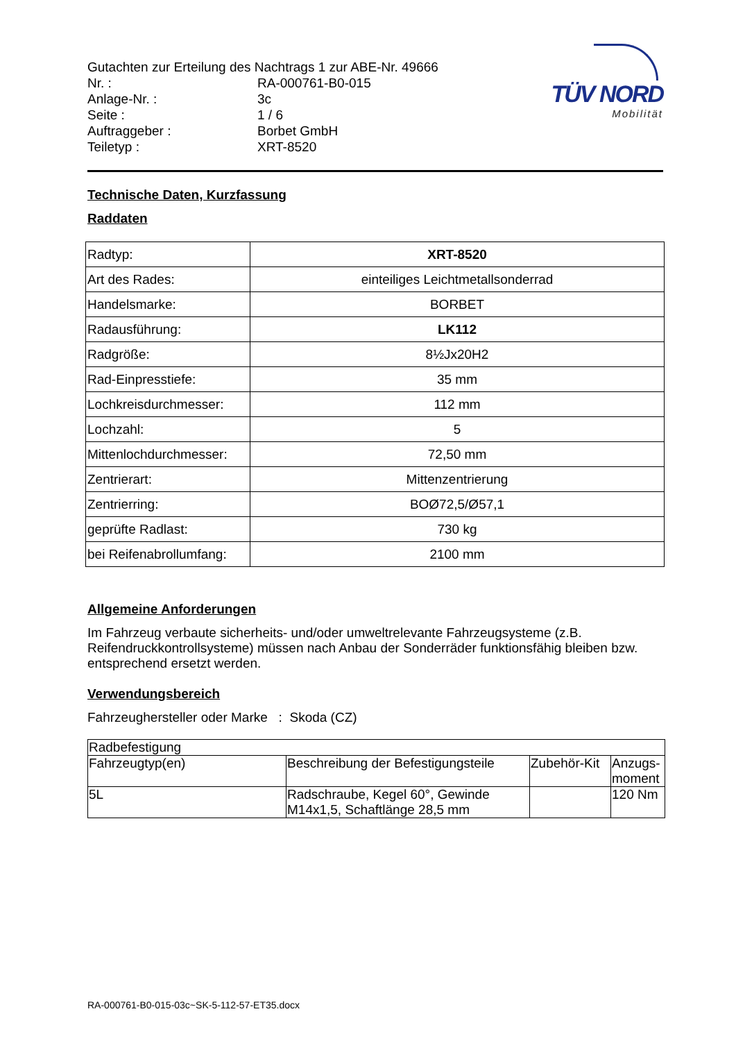Gutachten zur Erteilung des Nachtrags 1 zur ABE-Nr. 49666
| Nr. : | RA-000761-B0-015 |
| Anlage-Nr. : | 3c |
| Seite : | 1 / 6 |
| Auftraggeber : | Borbet GmbH |
| Teiletyp : | XRT-8520 |
TÜV NORD
Mobilität
Technische Daten, Kurzfassung
Raddaten
| Radtyp: | XRT-8520 |
| Art des Rades: | einteiliges Leichtmetallsonderrad |
| Handelsmarke: | BORBET |
| Radausführung: | LK112 |
| Radgröße: | 8½Jx20H2 |
| Rad-Einpresstiefe: | 35 mm |
| Lochkreisdurchmesser: | 112 mm |
| Lochzahl: | 5 |
| Mittenlochdurchmesser: | 72,50 mm |
| Zentrierart: | Mittenzentrierung |
| Zentrierring: | BOØ72,5/Ø57,1 |
| geprüfte Radlast: | 730 kg |
| bei Reifenabrollumfang: | 2100 mm |
Allgemeine Anforderungen
Im Fahrzeug verbaute sicherheits- und/oder umweltrelevante Fahrzeugsysteme (z.B. Reifendruckkontrollsysteme) müssen nach Anbau der Sonderräder funktionsfähig bleiben bzw. entsprechend ersetzt werden.
Verwendungsbereich
Fahrzeughersteller oder Marke : Skoda (CZ)
| Radbefestigung | | | |
| --- | --- | --- | --- |
| Fahrzeugtyp(en) | Beschreibung der Befestigungsteile | Zubehör-Kit | Anzugs- moment |
| 5L | Radschraube, Kegel 60°, Gewinde M14x1,5, Schaftlänge 28,5 mm | | 120 Nm |
RA-000761-B0-015-03c~SK-5-112-57-ET35.docx